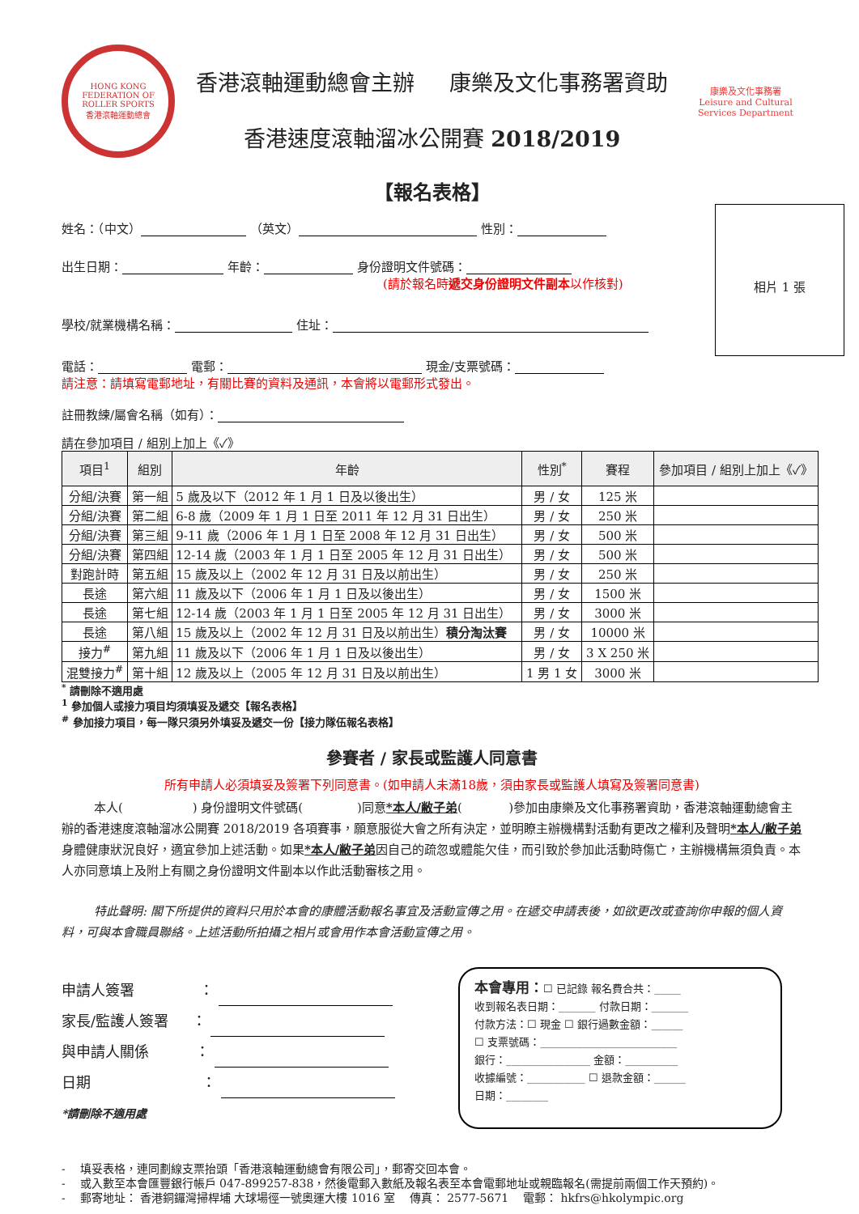HONG KONG FEDERATION OF ROLLER SPORTS
香港滾軸運動總會
香港滾軸運動總會主辦 康樂及文化事務署資助
香港速度滾軸溜冰公開賽 2018/2019
康樂及文化事務署
Leisure and Cultural
Services Department
【報名表格】
相片 1 張
姓名：（中文） （英文） 性別：
出生日期： 年齡： 身份證明文件號碼：
(請於報名時遞交身份證明文件副本以作核對)
學校/就業機構名稱： 住址：
電話： 電郵： 現金/支票號碼：
請注意：請填寫電郵地址，有關比賽的資料及通訊，本會將以電郵形式發出。
註冊教練/屬會名稱（如有）：
請在參加項目 / 組別上加上《✓》
| 項目<sup>1</sup> | 組別 | 年齡 | 性別<sup>*</sup> | 賽程 | 參加項目 / 組別上加上《✓》 |
| --- | --- | --- | --- | --- | --- |
| 分組/決賽 | 第一組 | 5 歲及以下（2012 年 1 月 1 日及以後出生） | 男 / 女 | 125 米 | |
| 分組/決賽 | 第二組 | 6-8 歲（2009 年 1 月 1 日至 2011 年 12 月 31 日出生） | 男 / 女 | 250 米 | |
| 分組/決賽 | 第三組 | 9-11 歲（2006 年 1 月 1 日至 2008 年 12 月 31 日出生） | 男 / 女 | 500 米 | |
| 分組/決賽 | 第四組 | 12-14 歲（2003 年 1 月 1 日至 2005 年 12 月 31 日出生） | 男 / 女 | 500 米 | |
| 對跑計時 | 第五組 | 15 歲及以上（2002 年 12 月 31 日及以前出生） | 男 / 女 | 250 米 | |
| 長途 | 第六組 | 11 歲及以下（2006 年 1 月 1 日及以後出生） | 男 / 女 | 1500 米 | |
| 長途 | 第七組 | 12-14 歲（2003 年 1 月 1 日至 2005 年 12 月 31 日出生） | 男 / 女 | 3000 米 | |
| 長途 | 第八組 | 15 歲及以上（2002 年 12 月 31 日及以前出生） 積分淘汰賽 | 男 / 女 | 10000 米 | |
| 接力<sup>#</sup> | 第九組 | 11 歲及以下（2006 年 1 月 1 日及以後出生） | 男 / 女 | 3 X 250 米 | |
| 混雙接力<sup>#</sup> | 第十組 | 12 歲及以上（2005 年 12 月 31 日及以前出生） | 1 男 1 女 | 3000 米 | |
<sup>*</sup> 請刪除不適用處
<sup>1</sup> 參加個人或接力項目均須填妥及遞交【報名表格】
<sup>#</sup> 參加接力項目，每一隊只須另外填妥及遞交一份【接力隊伍報名表格】
參賽者 / 家長或監護人同意書
所有申請人必須填妥及簽署下列同意書。(如申請人未滿18歲，須由家長或監護人填寫及簽署同意書)
本人( ) 身份證明文件號碼( )同意*本人/敝子弟( )參加由康樂及文化事務署資助，香港滾軸運動總會主辦的香港速度滾軸溜冰公開賽 2018/2019 各項賽事，願意服從大會之所有決定，並明瞭主辦機構對活動有更改之權利及聲明*本人/敝子弟身體健康狀況良好，適宜參加上述活動。如果*本人/敝子弟因自己的疏忽或體能欠佳，而引致於參加此活動時傷亡，主辦機構無須負責。本人亦同意填上及附上有關之身份證明文件副本以作此活動審核之用。
特此聲明: 閣下所提供的資料只用於本會的康體活動報名事宜及活動宣傳之用。在遞交申請表後，如欲更改或查詢你申報的個人資料，可與本會職員聯絡。上述活動所拍攝之相片或會用作本會活動宣傳之用。
申請人簽署 ：
家長/監護人簽署 ：
與申請人關係 ：
日期 ：
*請刪除不適用處
本會專用：☐ 已記錄 報名費合共：_____
收到報名表日期：_______ 付款日期：_______
付款方法：☐ 現金 ☐ 銀行過數金額：______
☐ 支票號碼：__________________________
銀行：________________ 金額：__________
收據編號：___________ ☐ 退款金額：______
日期：________
- 填妥表格，連同劃線支票抬頭「香港滾軸運動總會有限公司」，郵寄交回本會。
- 或入數至本會匯豐銀行帳戶 047-899257-838，然後電郵入數紙及報名表至本會電郵地址或親臨報名(需提前兩個工作天預約)。
- 郵寄地址： 香港銅鑼灣掃桿埔 大球場徑一號奧運大樓 1016 室 傳真： 2577-5671 電郵： hkfrs@hkolympic.org